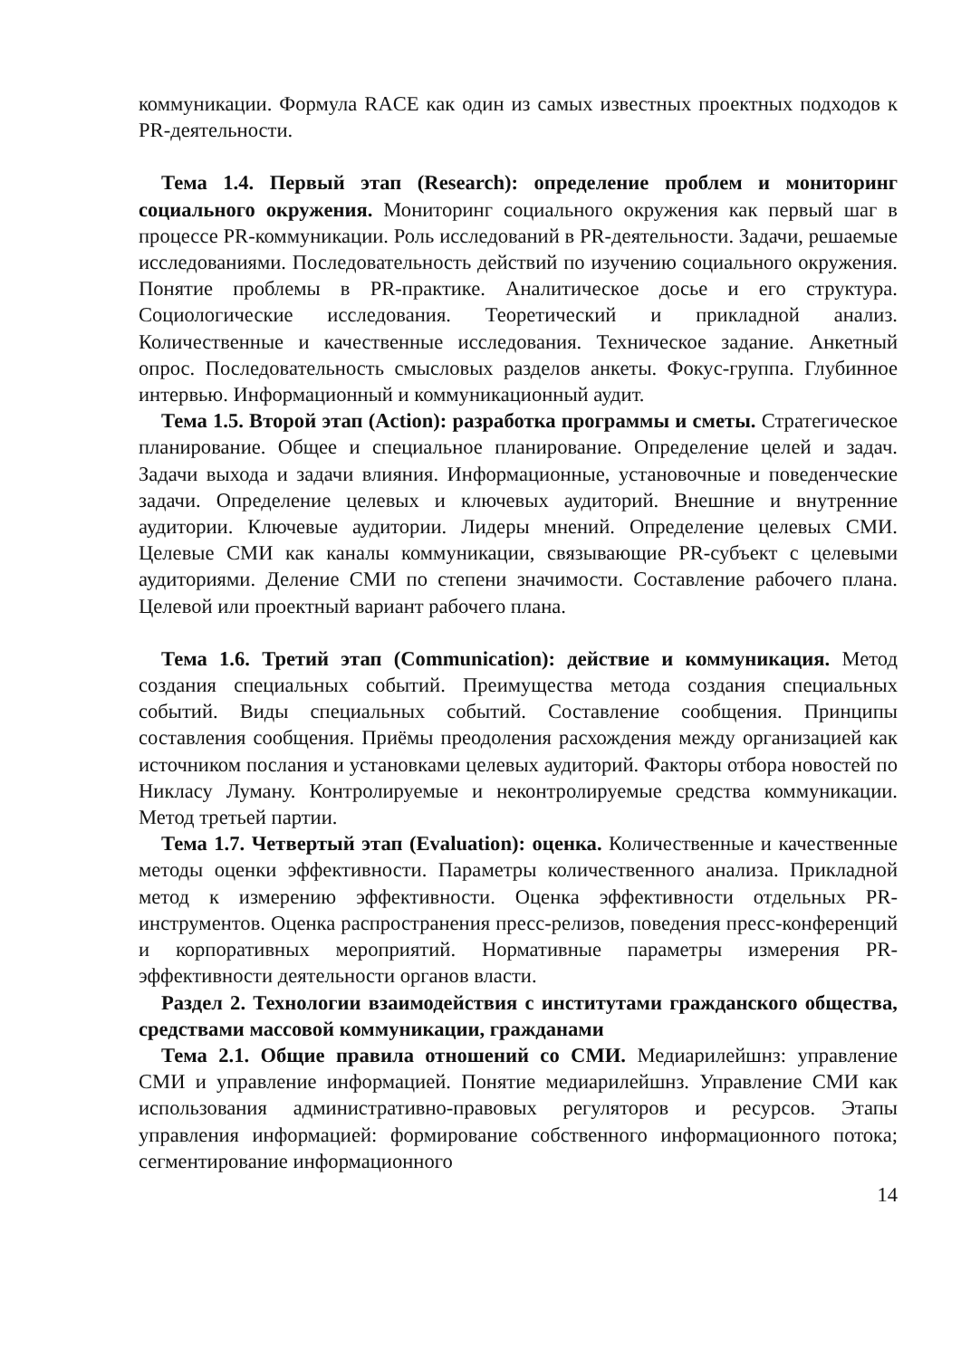коммуникации. Формула RACE как один из самых известных проектных подходов к PR-деятельности.
Тема 1.4. Первый этап (Research): определение проблем и мониторинг социального окружения. Мониторинг социального окружения как первый шаг в процессе PR-коммуникации. Роль исследований в PR-деятельности. Задачи, решаемые исследованиями. Последовательность действий по изучению социального окружения. Понятие проблемы в PR-практике. Аналитическое досье и его структура. Социологические исследования. Теоретический и прикладной анализ. Количественные и качественные исследования. Техническое задание. Анкетный опрос. Последовательность смысловых разделов анкеты. Фокус-группа. Глубинное интервью. Информационный и коммуникационный аудит.
Тема 1.5. Второй этап (Action): разработка программы и сметы. Стратегическое планирование. Общее и специальное планирование. Определение целей и задач. Задачи выхода и задачи влияния. Информационные, установочные и поведенческие задачи. Определение целевых и ключевых аудиторий. Внешние и внутренние аудитории. Ключевые аудитории. Лидеры мнений. Определение целевых СМИ. Целевые СМИ как каналы коммуникации, связывающие PR-субъект с целевыми аудиториями. Деление СМИ по степени значимости. Составление рабочего плана. Целевой или проектный вариант рабочего плана.
Тема 1.6. Третий этап (Communication): действие и коммуникация. Метод создания специальных событий. Преимущества метода создания специальных событий. Виды специальных событий. Составление сообщения. Принципы составления сообщения. Приёмы преодоления расхождения между организацией как источником послания и установками целевых аудиторий. Факторы отбора новостей по Никласу Луману. Контролируемые и неконтролируемые средства коммуникации. Метод третьей партии.
Тема 1.7. Четвертый этап (Evaluation): оценка. Количественные и качественные методы оценки эффективности. Параметры количественного анализа. Прикладной метод к измерению эффективности. Оценка эффективности отдельных PR-инструментов. Оценка распространения пресс-релизов, поведения пресс-конференций и корпоративных мероприятий. Нормативные параметры измерения PR-эффективности деятельности органов власти.
Раздел 2. Технологии взаимодействия с институтами гражданского общества, средствами массовой коммуникации, гражданами
Тема 2.1. Общие правила отношений со СМИ. Медиарилейшнз: управление СМИ и управление информацией. Понятие медиарилейшнз. Управление СМИ как использования административно-правовых регуляторов и ресурсов. Этапы управления информацией: формирование собственного информационного потока; сегментирование информационного
14